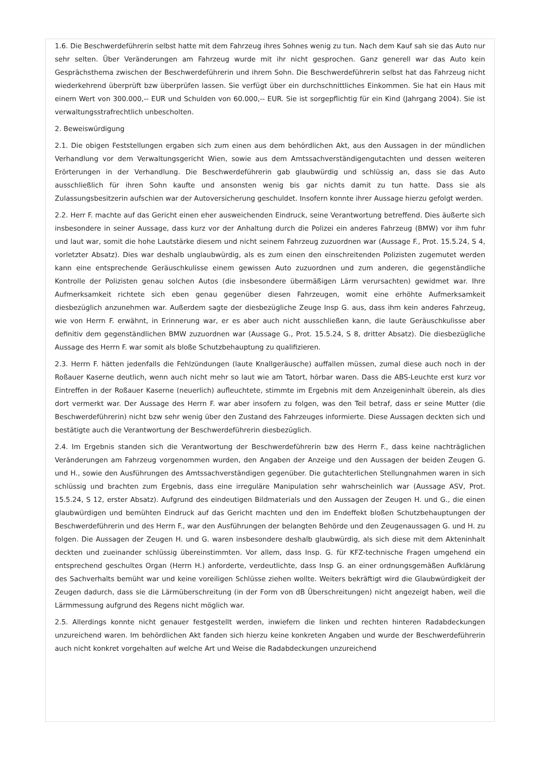1.6. Die Beschwerdeführerin selbst hatte mit dem Fahrzeug ihres Sohnes wenig zu tun. Nach dem Kauf sah sie das Auto nur sehr selten. Über Veränderungen am Fahrzeug wurde mit ihr nicht gesprochen. Ganz generell war das Auto kein Gesprächsthema zwischen der Beschwerdeführerin und ihrem Sohn. Die Beschwerdeführerin selbst hat das Fahrzeug nicht wiederkehrend überprüft bzw überprüfen lassen. Sie verfügt über ein durchschnittliches Einkommen. Sie hat ein Haus mit einem Wert von 300.000,-- EUR und Schulden von 60.000,-- EUR. Sie ist sorgepflichtig für ein Kind (Jahrgang 2004). Sie ist verwaltungsstrafrechtlich unbescholten.
2. Beweiswürdigung
2.1. Die obigen Feststellungen ergaben sich zum einen aus dem behördlichen Akt, aus den Aussagen in der mündlichen Verhandlung vor dem Verwaltungsgericht Wien, sowie aus dem Amtssachverständigengutachten und dessen weiteren Erörterungen in der Verhandlung. Die Beschwerdeführerin gab glaubwürdig und schlüssig an, dass sie das Auto ausschließlich für ihren Sohn kaufte und ansonsten wenig bis gar nichts damit zu tun hatte. Dass sie als Zulassungsbesitzerin aufschien war der Autoversicherung geschuldet. Insofern konnte ihrer Aussage hierzu gefolgt werden.
2.2. Herr F. machte auf das Gericht einen eher ausweichenden Eindruck, seine Verantwortung betreffend. Dies äußerte sich insbesondere in seiner Aussage, dass kurz vor der Anhaltung durch die Polizei ein anderes Fahrzeug (BMW) vor ihm fuhr und laut war, somit die hohe Lautstärke diesem und nicht seinem Fahrzeug zuzuordnen war (Aussage F., Prot. 15.5.24, S 4, vorletzter Absatz). Dies war deshalb unglaubwürdig, als es zum einen den einschreitenden Polizisten zugemutet werden kann eine entsprechende Geräuschkulisse einem gewissen Auto zuzuordnen und zum anderen, die gegenständliche Kontrolle der Polizisten genau solchen Autos (die insbesondere übermäßigen Lärm verursachten) gewidmet war. Ihre Aufmerksamkeit richtete sich eben genau gegenüber diesen Fahrzeugen, womit eine erhöhte Aufmerksamkeit diesbezüglich anzunehmen war. Außerdem sagte der diesbezügliche Zeuge Insp G. aus, dass ihm kein anderes Fahrzeug, wie von Herrn F. erwähnt, in Erinnerung war, er es aber auch nicht ausschließen kann, die laute Geräuschkulisse aber definitiv dem gegenständlichen BMW zuzuordnen war (Aussage G., Prot. 15.5.24, S 8, dritter Absatz). Die diesbezügliche Aussage des Herrn F. war somit als bloße Schutzbehauptung zu qualifizieren.
2.3. Herrn F. hätten jedenfalls die Fehlzündungen (laute Knallgeräusche) auffallen müssen, zumal diese auch noch in der Roßauer Kaserne deutlich, wenn auch nicht mehr so laut wie am Tatort, hörbar waren. Dass die ABS-Leuchte erst kurz vor Eintreffen in der Roßauer Kaserne (neuerlich) aufleuchtete, stimmte im Ergebnis mit dem Anzeigeninhalt überein, als dies dort vermerkt war. Der Aussage des Herrn F. war aber insofern zu folgen, was den Teil betraf, dass er seine Mutter (die Beschwerdeführerin) nicht bzw sehr wenig über den Zustand des Fahrzeuges informierte. Diese Aussagen deckten sich und bestätigte auch die Verantwortung der Beschwerdeführerin diesbezüglich.
2.4. Im Ergebnis standen sich die Verantwortung der Beschwerdeführerin bzw des Herrn F., dass keine nachträglichen Veränderungen am Fahrzeug vorgenommen wurden, den Angaben der Anzeige und den Aussagen der beiden Zeugen G. und H., sowie den Ausführungen des Amtssachverständigen gegenüber. Die gutachterlichen Stellungnahmen waren in sich schlüssig und brachten zum Ergebnis, dass eine irreguläre Manipulation sehr wahrscheinlich war (Aussage ASV, Prot. 15.5.24, S 12, erster Absatz). Aufgrund des eindeutigen Bildmaterials und den Aussagen der Zeugen H. und G., die einen glaubwürdigen und bemühten Eindruck auf das Gericht machten und den im Endeffekt bloßen Schutzbehauptungen der Beschwerdeführerin und des Herrn F., war den Ausführungen der belangten Behörde und den Zeugenaussagen G. und H. zu folgen. Die Aussagen der Zeugen H. und G. waren insbesondere deshalb glaubwürdig, als sich diese mit dem Akteninhalt deckten und zueinander schlüssig übereinstimmten. Vor allem, dass Insp. G. für KFZ-technische Fragen umgehend ein entsprechend geschultes Organ (Herrn H.) anforderte, verdeutlichte, dass Insp G. an einer ordnungsgemäßen Aufklärung des Sachverhalts bemüht war und keine voreiligen Schlüsse ziehen wollte. Weiters bekräftigt wird die Glaubwürdigkeit der Zeugen dadurch, dass sie die Lärmüberschreitung (in der Form von dB Überschreitungen) nicht angezeigt haben, weil die Lärmmessung aufgrund des Regens nicht möglich war.
2.5. Allerdings konnte nicht genauer festgestellt werden, inwiefern die linken und rechten hinteren Radabdeckungen unzureichend waren. Im behördlichen Akt fanden sich hierzu keine konkreten Angaben und wurde der Beschwerdeführerin auch nicht konkret vorgehalten auf welche Art und Weise die Radabdeckungen unzureichend